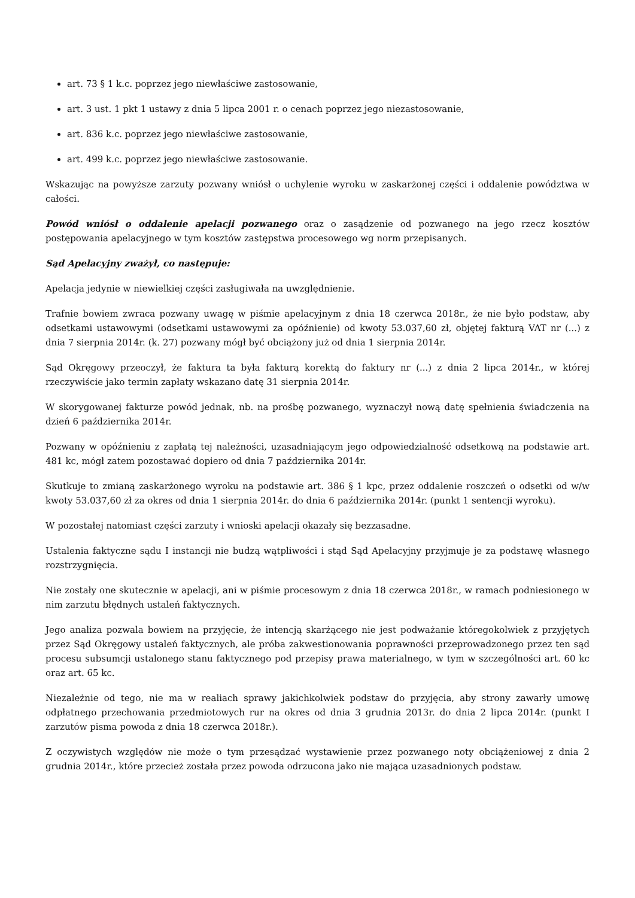art. 73 § 1 k.c. poprzez jego niewłaściwe zastosowanie,
art. 3 ust. 1 pkt 1 ustawy z dnia 5 lipca 2001 r. o cenach poprzez jego niezastosowanie,
art. 836 k.c. poprzez jego niewłaściwe zastosowanie,
art. 499 k.c. poprzez jego niewłaściwe zastosowanie.
Wskazując na powyższe zarzuty pozwany wniósł o uchylenie wyroku w zaskarżonej części i oddalenie powództwa w całości.
Powód wniósł o oddalenie apelacji pozwanego oraz o zasądzenie od pozwanego na jego rzecz kosztów postępowania apelacyjnego w tym kosztów zastępstwa procesowego wg norm przepisanych.
Sąd Apelacyjny zważył, co następuje:
Apelacja jedynie w niewielkiej części zasługiwała na uwzględnienie.
Trafnie bowiem zwraca pozwany uwagę w piśmie apelacyjnym z dnia 18 czerwca 2018r., że nie było podstaw, aby odsetkami ustawowymi (odsetkami ustawowymi za opóźnienie) od kwoty 53.037,60 zł, objętej fakturą VAT nr (...) z dnia 7 sierpnia 2014r. (k. 27) pozwany mógł być obciążony już od dnia 1 sierpnia 2014r.
Sąd Okręgowy przeoczył, że faktura ta była fakturą korektą do faktury nr (...) z dnia 2 lipca 2014r., w której rzeczywiście jako termin zapłaty wskazano datę 31 sierpnia 2014r.
W skorygowanej fakturze powód jednak, nb. na prośbę pozwanego, wyznaczył nową datę spełnienia świadczenia na dzień 6 października 2014r.
Pozwany w opóźnieniu z zapłatą tej należności, uzasadniającym jego odpowiedzialność odsetkową na podstawie art. 481 kc, mógł zatem pozostawać dopiero od dnia 7 października 2014r.
Skutkuje to zmianą zaskarżonego wyroku na podstawie art. 386 § 1 kpc, przez oddalenie roszczeń o odsetki od w/w kwoty 53.037,60 zł za okres od dnia 1 sierpnia 2014r. do dnia 6 października 2014r. (punkt 1 sentencji wyroku).
W pozostałej natomiast części zarzuty i wnioski apelacji okazały się bezzasadne.
Ustalenia faktyczne sądu I instancji nie budzą wątpliwości i stąd Sąd Apelacyjny przyjmuje je za podstawę własnego rozstrzygnięcia.
Nie zostały one skutecznie w apelacji, ani w piśmie procesowym z dnia 18 czerwca 2018r., w ramach podniesionego w nim zarzutu błędnych ustaleń faktycznych.
Jego analiza pozwala bowiem na przyjęcie, że intencją skarżącego nie jest podważanie któregokolwiek z przyjętych przez Sąd Okręgowy ustaleń faktycznych, ale próba zakwestionowania poprawności przeprowadzonego przez ten sąd procesu subsumcji ustalonego stanu faktycznego pod przepisy prawa materialnego, w tym w szczególności art. 60 kc oraz art. 65 kc.
Niezależnie od tego, nie ma w realiach sprawy jakichkolwiek podstaw do przyjęcia, aby strony zawarły umowę odpłatnego przechowania przedmiotowych rur na okres od dnia 3 grudnia 2013r. do dnia 2 lipca 2014r. (punkt I zarzutów pisma powoda z dnia 18 czerwca 2018r.).
Z oczywistych względów nie może o tym przesądzać wystawienie przez pozwanego noty obciążeniowej z dnia 2 grudnia 2014r., które przecież została przez powoda odrzucona jako nie mająca uzasadnionych podstaw.